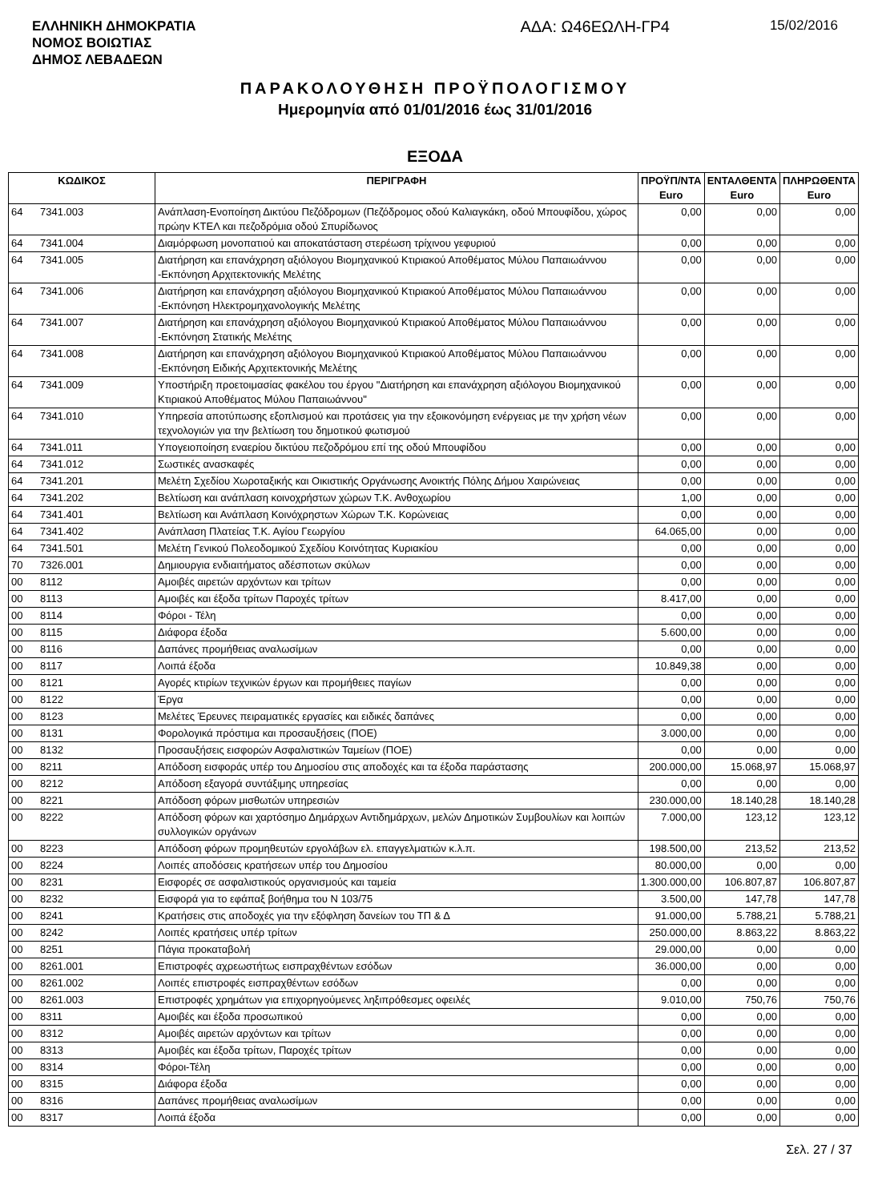ΕΛΛΗΝΙΚΗ ΔΗΜΟΚΡΑΤΙΑ
ΝΟΜΟΣ ΒΟΙΩΤΙΑΣ
ΔΗΜΟΣ ΛΕΒΑΔΕΩΝ
ΑΔΑ: Ω46ΕΩΛΗ-ΓΡ4
15/02/2016
ΠΑΡΑΚΟΛΟΥΘΗΣΗ ΠΡΟΫΠΟΛΟΓΙΣΜΟΥ
Ημερομηνία από 01/01/2016 έως 31/01/2016
ΕΞΟΔΑ
| ΚΩΔΙΚΟΣ | | ΠΕΡΙΓΡΑΦΗ | ΠΡΟΫΠ/ΝΤΑ Euro | ΕΝΤΑΛΘΕΝΤΑ Euro | ΠΛΗΡΩΘΕΝΤΑ Euro |
| --- | --- | --- | --- | --- | --- |
| 64 | 7341.003 | Ανάπλαση-Ενοποίηση Δικτύου Πεζόδρομων (Πεζόδρομος οδού Καλιαγκάκη, οδού Μπουφίδου, χώρος πρώην ΚΤΕΛ και πεζοδρόμια οδού Σπυρίδωνος | 0,00 | 0,00 | 0,00 |
| 64 | 7341.004 | Διαμόρφωση μονοπατιού και αποκατάσταση στερέωση τρίχινου γεφυριού | 0,00 | 0,00 | 0,00 |
| 64 | 7341.005 | Διατήρηση και επανάχρηση αξιόλογου Βιομηχανικού Κτιριακού Αποθέματος Μύλου Παπαιωάννου -Εκπόνηση Αρχιτεκτονικής Μελέτης | 0,00 | 0,00 | 0,00 |
| 64 | 7341.006 | Διατήρηση και επανάχρηση αξιόλογου Βιομηχανικού Κτιριακού Αποθέματος Μύλου Παπαιωάννου -Εκπόνηση Ηλεκτρομηχανολογικής Μελέτης | 0,00 | 0,00 | 0,00 |
| 64 | 7341.007 | Διατήρηση και επανάχρηση αξιόλογου Βιομηχανικού Κτιριακού Αποθέματος Μύλου Παπαιωάννου -Εκπόνηση Στατικής Μελέτης | 0,00 | 0,00 | 0,00 |
| 64 | 7341.008 | Διατήρηση και επανάχρηση αξιόλογου Βιομηχανικού Κτιριακού Αποθέματος Μύλου Παπαιωάννου -Εκπόνηση Ειδικής Αρχιτεκτονικής Μελέτης | 0,00 | 0,00 | 0,00 |
| 64 | 7341.009 | Υποστήριξη προετοιμασίας φακέλου του έργου "Διατήρηση και επανάχρηση αξιόλογου Βιομηχανικού Κτιριακού Αποθέματος Μύλου Παπαιωάννου" | 0,00 | 0,00 | 0,00 |
| 64 | 7341.010 | Υπηρεσία αποτύπωσης εξοπλισμού και προτάσεις για την εξοικονόμηση ενέργειας με την χρήση νέων τεχνολογιών για την βελτίωση του δημοτικού φωτισμού | 0,00 | 0,00 | 0,00 |
| 64 | 7341.011 | Υπογειοποίηση εναερίου δικτύου πεζοδρόμου επί της οδού Μπουφίδου | 0,00 | 0,00 | 0,00 |
| 64 | 7341.012 | Σωστικές ανασκαφές | 0,00 | 0,00 | 0,00 |
| 64 | 7341.201 | Μελέτη Σχεδίου Χωροταξικής και Οικιστικής Οργάνωσης Ανοικτής Πόλης Δήμου Χαιρώνειας | 0,00 | 0,00 | 0,00 |
| 64 | 7341.202 | Βελτίωση και ανάπλαση κοινοχρήστων χώρων Τ.Κ. Ανθοχωρίου | 1,00 | 0,00 | 0,00 |
| 64 | 7341.401 | Βελτίωση και Ανάπλαση Κοινόχρηστων Χώρων Τ.Κ. Κορώνειας | 0,00 | 0,00 | 0,00 |
| 64 | 7341.402 | Ανάπλαση Πλατείας Τ.Κ. Αγίου Γεωργίου | 64.065,00 | 0,00 | 0,00 |
| 64 | 7341.501 | Μελέτη Γενικού Πολεοδομικού Σχεδίου Κοινότητας Κυριακίου | 0,00 | 0,00 | 0,00 |
| 70 | 7326.001 | Δημιουργια ενδιαιτήματος αδέσποτων σκύλων | 0,00 | 0,00 | 0,00 |
| 00 | 8112 | Αμοιβές αιρετών αρχόντων και τρίτων | 0,00 | 0,00 | 0,00 |
| 00 | 8113 | Αμοιβές και έξοδα τρίτων Παροχές τρίτων | 8.417,00 | 0,00 | 0,00 |
| 00 | 8114 | Φόροι - Τέλη | 0,00 | 0,00 | 0,00 |
| 00 | 8115 | Διάφορα έξοδα | 5.600,00 | 0,00 | 0,00 |
| 00 | 8116 | Δαπάνες προμήθειας αναλωσίμων | 0,00 | 0,00 | 0,00 |
| 00 | 8117 | Λοιπά έξοδα | 10.849,38 | 0,00 | 0,00 |
| 00 | 8121 | Αγορές κτιρίων τεχνικών έργων και προμήθειες παγίων | 0,00 | 0,00 | 0,00 |
| 00 | 8122 | Έργα | 0,00 | 0,00 | 0,00 |
| 00 | 8123 | Μελέτες Έρευνες πειραματικές εργασίες και ειδικές δαπάνες | 0,00 | 0,00 | 0,00 |
| 00 | 8131 | Φορολογικά πρόστιμα και προσαυξήσεις (ΠΟΕ) | 3.000,00 | 0,00 | 0,00 |
| 00 | 8132 | Προσαυξήσεις εισφορών Ασφαλιστικών Ταμείων (ΠΟΕ) | 0,00 | 0,00 | 0,00 |
| 00 | 8211 | Απόδοση εισφοράς υπέρ του Δημοσίου στις αποδοχές και τα έξοδα παράστασης | 200.000,00 | 15.068,97 | 15.068,97 |
| 00 | 8212 | Απόδοση εξαγορά συντάξιμης υπηρεσίας | 0,00 | 0,00 | 0,00 |
| 00 | 8221 | Απόδοση φόρων μισθωτών υπηρεσιών | 230.000,00 | 18.140,28 | 18.140,28 |
| 00 | 8222 | Απόδοση φόρων και χαρτόσημο Δημάρχων Αντιδημάρχων, μελών Δημοτικών Συμβουλίων και λοιπών συλλογικών οργάνων | 7.000,00 | 123,12 | 123,12 |
| 00 | 8223 | Απόδοση φόρων προμηθευτών εργολάβων ελ. επαγγελματιών κ.λ.π. | 198.500,00 | 213,52 | 213,52 |
| 00 | 8224 | Λοιπές αποδόσεις κρατήσεων υπέρ του Δημοσίου | 80.000,00 | 0,00 | 0,00 |
| 00 | 8231 | Εισφορές σε ασφαλιστικούς οργανισμούς και ταμεία | 1.300.000,00 | 106.807,87 | 106.807,87 |
| 00 | 8232 | Εισφορά για το εφάπαξ βοήθημα του Ν 103/75 | 3.500,00 | 147,78 | 147,78 |
| 00 | 8241 | Κρατήσεις στις αποδοχές για την εξόφληση δανείων του ΤΠ & Δ | 91.000,00 | 5.788,21 | 5.788,21 |
| 00 | 8242 | Λοιπές κρατήσεις υπέρ τρίτων | 250.000,00 | 8.863,22 | 8.863,22 |
| 00 | 8251 | Πάγια προκαταβολή | 29.000,00 | 0,00 | 0,00 |
| 00 | 8261.001 | Επιστροφές αχρεωστήτως εισπραχθέντων εσόδων | 36.000,00 | 0,00 | 0,00 |
| 00 | 8261.002 | Λοιπές επιστροφές εισπραχθέντων εσόδων | 0,00 | 0,00 | 0,00 |
| 00 | 8261.003 | Επιστροφές χρημάτων για επιχορηγούμενες ληξιπρόθεσμες οφειλές | 9.010,00 | 750,76 | 750,76 |
| 00 | 8311 | Αμοιβές και έξοδα προσωπικού | 0,00 | 0,00 | 0,00 |
| 00 | 8312 | Αμοιβές αιρετών αρχόντων και τρίτων | 0,00 | 0,00 | 0,00 |
| 00 | 8313 | Αμοιβές και έξοδα τρίτων, Παροχές τρίτων | 0,00 | 0,00 | 0,00 |
| 00 | 8314 | Φόροι-Τέλη | 0,00 | 0,00 | 0,00 |
| 00 | 8315 | Διάφορα έξοδα | 0,00 | 0,00 | 0,00 |
| 00 | 8316 | Δαπάνες προμήθειας αναλωσίμων | 0,00 | 0,00 | 0,00 |
| 00 | 8317 | Λοιπά έξοδα | 0,00 | 0,00 | 0,00 |
Σελ. 27 / 37